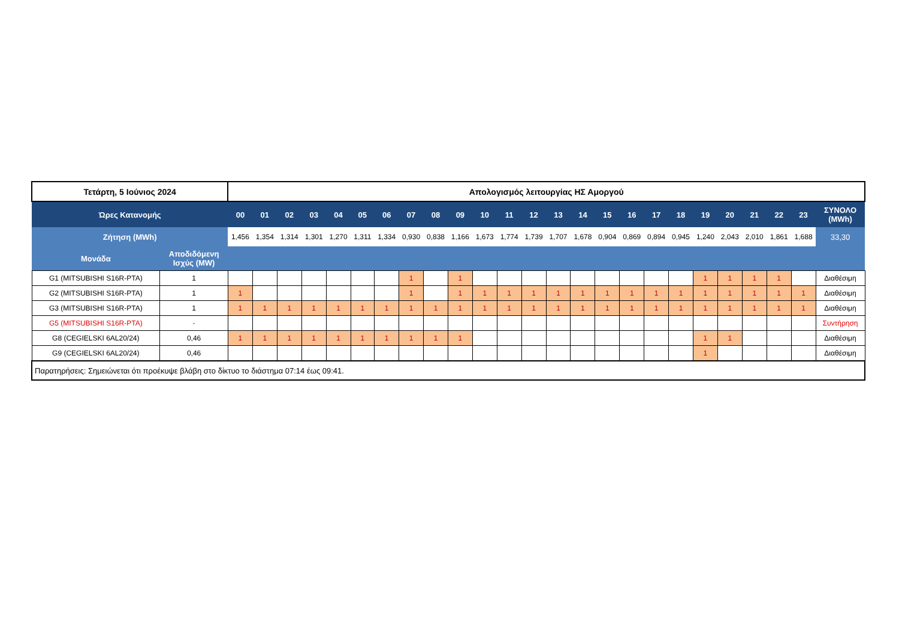| Τετάρτη, 5 Ιούνιος 2024 | | Απολογισμός λειτουργίας ΗΣ Αμοργού | | | | | | | | | | | | | | | | | | | | | | | | |
| --- | --- | --- | --- | --- | --- | --- | --- | --- | --- | --- | --- | --- | --- | --- | --- | --- | --- | --- | --- | --- | --- | --- | --- | --- | --- | --- |
| Ώρες Κατανομής | | 00 | 01 | 02 | 03 | 04 | 05 | 06 | 07 | 08 | 09 | 10 | 11 | 12 | 13 | 14 | 15 | 16 | 17 | 18 | 19 | 20 | 21 | 22 | 23 | ΣΥΝΟΛΟ (MWh) |
| Ζήτηση (MWh) | | 1,456 | 1,354 | 1,314 | 1,301 | 1,270 | 1,311 | 1,334 | 0,930 | 0,838 | 1,166 | 1,673 | 1,774 | 1,739 | 1,707 | 1,678 | 0,904 | 0,869 | 0,894 | 0,945 | 1,240 | 2,043 | 2,010 | 1,861 | 1,688 | 33,30 |
| Μονάδα | Αποδιδόμενη Ισχύς (MW) | | | | | | | | | | | | | | | | | | | | | | | | | |
| G1 (MITSUBISHI S16R-PTA) | 1 | | | | | | | | 1 | | 1 | | | | | | | | | | 1 | 1 | 1 | 1 | | Διαθέσιμη |
| G2 (MITSUBISHI S16R-PTA) | 1 | 1 | | | | | | | 1 | | 1 | 1 | 1 | 1 | 1 | 1 | 1 | 1 | 1 | 1 | 1 | 1 | 1 | 1 | 1 | Διαθέσιμη |
| G3 (MITSUBISHI S16R-PTA) | 1 | 1 | 1 | 1 | 1 | 1 | 1 | 1 | 1 | 1 | 1 | 1 | 1 | 1 | 1 | 1 | 1 | 1 | 1 | 1 | 1 | 1 | 1 | 1 | 1 | Διαθέσιμη |
| G5 (MITSUBISHI S16R-PTA) | - | | | | | | | | | | | | | | | | | | | | | | | | | Συντήρηση |
| G8 (CEGIELSKI 6AL20/24) | 0,46 | 1 | 1 | 1 | 1 | 1 | 1 | 1 | 1 | 1 | 1 | | | | | | | | | | 1 | 1 | | | | Διαθέσιμη |
| G9 (CEGIELSKI 6AL20/24) | 0,46 | | | | | | | | | | | | | | | | | | | | 1 | | | | | Διαθέσιμη |
| Παρατηρήσεις: Σημειώνεται ότι προέκυψε βλάβη στο δίκτυο το διάστημα 07:14 έως 09:41. | | | | | | | | | | | | | | | | | | | | | | | | | | |